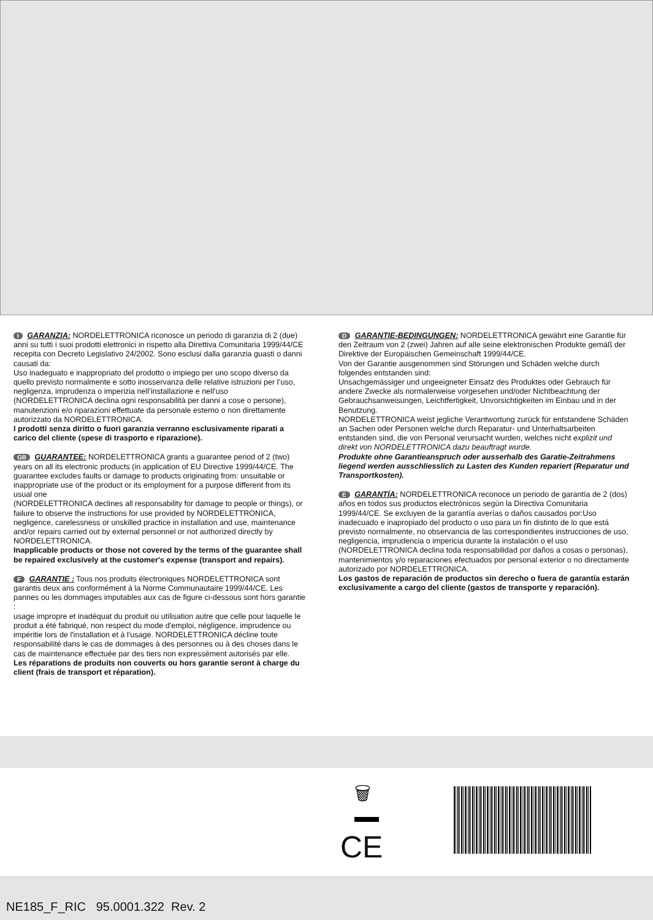I GARANZIA: NORDELETTRONICA riconosce un periodo di garanzia di 2 (due) anni su tutti i suoi prodotti elettronici in rispetto alla Direttiva Comunitaria 1999/44/CE recepita con Decreto Legislativo 24/2002. Sono esclusi dalla garanzia guasti o danni causati da:
Uso inadeguato e inappropriato del prodotto o impiego per uno scopo diverso da quello previsto normalmente e sotto inosservanza delle relative istruzioni per l’uso, negligenza, imprudenza o imperizia nell’installazione e nell’uso
(NORDELETTRONICA declina ogni responsabilità per danni a cose o persone), manutenzioni e/o riparazioni effettuate da personale esterno o non direttamente autorizzato da NORDELETTRONICA.
I prodotti senza diritto o fuori garanzia verranno esclusivamente riparati a carico del cliente (spese di trasporto e riparazione).
GB GUARANTEE: NORDELETTRONICA grants a guarantee period of 2 (two) years on all its electronic products (in application of EU Directive 1999/44/CE. The guarantee excludes faults or damage to products originating from: unsuitable or inappropriate use of the product or its employment for a purpose different from its usual one
(NORDELETTRONICA declines all responsability for damage to people or things), or failure to observe the instructions for use provided by NORDELETTRONICA, negligence, carelessness or unskilled practice in installation and use, maintenance and/or repairs carried out by external personnel or not authorized directly by NORDELETTRONICA.
Inapplicable products or those not covered by the terms of the guarantee shall be repaired exclusively at the customer's expense (transport and repairs).
F GARANTIE : Tous nos produits électroniques NORDELETTRONICA sont garantis deux ans conformément à la Norme Communautaire 1999/44/CE. Les pannes ou les dommages imputables aux cas de figure ci-dessous sont hors garantie :
usage impropre et inadéquat du produit ou utilisation autre que celle pour laquelle le produit a été fabriqué, non respect du mode d'emploi, négligence, imprudence ou impéritie lors de l'installation et à l'usage. NORDELETTRONICA décline toute responsabilité dans le cas de dommages à des personnes ou à des choses dans le cas de maintenance effectuée par des tiers non expressément autorisés par elle.
Les réparations de produits non couverts ou hors garantie seront à charge du client (frais de transport et réparation).
D GARANTIE-BEDINGUNGEN: NORDELETTRONICA gewährt eine Garantie für den Zeitraum von 2 (zwei) Jahren auf alle seine elektronischen Produkte gemäß der Direktive der Europäischen Gemeinschaft 1999/44/CE.
Von der Garantie ausgenommen sind Störungen und Schäden welche durch folgendes entstanden sind:
Unsachgemässiger und ungeeigneter Einsatz des Produktes oder Gebrauch für andere Zwecke als normalerweise vorgesehen und/oder Nichtbeachtung der Gebrauchsanweisungen, Leichtfertigkeit, Unvorsichtigkeiten im Einbau und in der Benutzung.
NORDELETTRONICA weist jegliche Verantwortung zurück für entstandene Schäden an Sachen oder Personen welche durch Reparatur- und Unterhaltsarbeiten entstanden sind, die von Personal verursacht wurden, welches nicht explizit und direkt von NORDELETTRONICA dazu beauftragt wurde.
Produkte ohne Garantieanspruch oder ausserhalb des Garatie-Zeitrahmens liegend werden ausschliesslich zu Lasten des Kunden repariert (Reparatur und Transportkosten).
E GARANTÍA: NORDELETTRONICA reconoce un periodo de garantía de 2 (dos) años en todos sus productos electrónicos según la Directiva Comunitaria 1999/44/CE. Se excluyen de la garantía averías o daños causados por:Uso inadecuado e inapropiado del producto o uso para un fin distinto de lo que está previsto normalmente, no observancia de las correspondientes instrucciones de uso, negligencia, imprudencia o impericia durante la instalación o el uso
(NORDELETTRONICA declina toda responsabilidad por daños a cosas o personas), mantenimientos y/o reparaciones efectuados por personal exterior o no directamente autorizado por NORDELETTRONICA.
Los gastos de reparación de productos sin derecho o fuera de garantía estarán exclusivamente a cargo del cliente (gastos de transporte y reparación).
🗑
CE
NE185_F_RIC 95.0001.322 Rev. 2